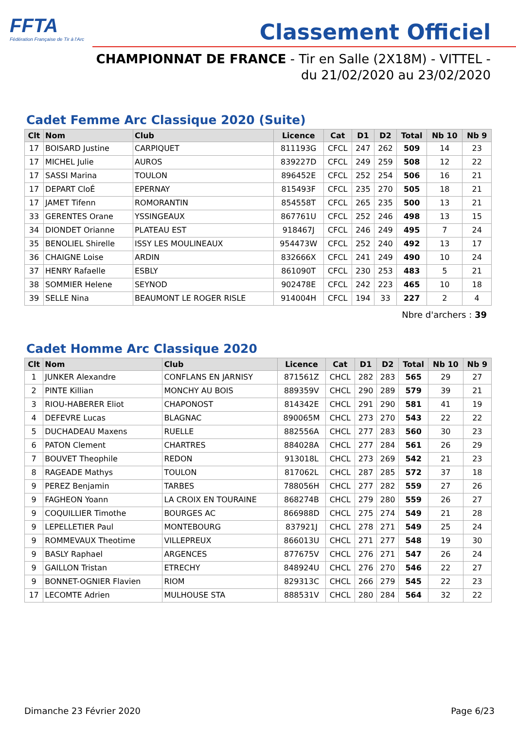FFTA
Fédération Française de Tir à l'Arc
Classement Officiel
CHAMPIONNAT DE FRANCE - Tir en Salle (2X18M) - VITTEL -
du 21/02/2020 au 23/02/2020
Cadet Femme Arc Classique 2020 (Suite)
| Clt | Nom | Club | Licence | Cat | D1 | D2 | Total | Nb 10 | Nb 9 |
| --- | --- | --- | --- | --- | --- | --- | --- | --- | --- |
| 17 | BOISARD Justine | CARPIQUET | 811193G | CFCL | 247 | 262 | 509 | 14 | 23 |
| 17 | MICHEL Julie | AUROS | 839227D | CFCL | 249 | 259 | 508 | 12 | 22 |
| 17 | SASSI Marina | TOULON | 896452E | CFCL | 252 | 254 | 506 | 16 | 21 |
| 17 | DEPART CloÉ | EPERNAY | 815493F | CFCL | 235 | 270 | 505 | 18 | 21 |
| 17 | JAMET Tifenn | ROMORANTIN | 854558T | CFCL | 265 | 235 | 500 | 13 | 21 |
| 33 | GERENTES Orane | YSSINGEAUX | 867761U | CFCL | 252 | 246 | 498 | 13 | 15 |
| 34 | DIONDET Orianne | PLATEAU EST | 918467J | CFCL | 246 | 249 | 495 | 7 | 24 |
| 35 | BENOLIEL Shirelle | ISSY LES MOULINEAUX | 954473W | CFCL | 252 | 240 | 492 | 13 | 17 |
| 36 | CHAIGNE Loise | ARDIN | 832666X | CFCL | 241 | 249 | 490 | 10 | 24 |
| 37 | HENRY Rafaelle | ESBLY | 861090T | CFCL | 230 | 253 | 483 | 5 | 21 |
| 38 | SOMMIER Helene | SEYNOD | 902478E | CFCL | 242 | 223 | 465 | 10 | 18 |
| 39 | SELLE Nina | BEAUMONT LE ROGER RISLE | 914004H | CFCL | 194 | 33 | 227 | 2 | 4 |
Nbre d'archers : 39
Cadet Homme Arc Classique 2020
| Clt | Nom | Club | Licence | Cat | D1 | D2 | Total | Nb 10 | Nb 9 |
| --- | --- | --- | --- | --- | --- | --- | --- | --- | --- |
| 1 | JUNKER Alexandre | CONFLANS EN JARNISY | 871561Z | CHCL | 282 | 283 | 565 | 29 | 27 |
| 2 | PINTE Killian | MONCHY AU BOIS | 889359V | CHCL | 290 | 289 | 579 | 39 | 21 |
| 3 | RIOU-HABERER Eliot | CHAPONOST | 814342E | CHCL | 291 | 290 | 581 | 41 | 19 |
| 4 | DEFEVRE Lucas | BLAGNAC | 890065M | CHCL | 273 | 270 | 543 | 22 | 22 |
| 5 | DUCHADEAU Maxens | RUELLE | 882556A | CHCL | 277 | 283 | 560 | 30 | 23 |
| 6 | PATON Clement | CHARTRES | 884028A | CHCL | 277 | 284 | 561 | 26 | 29 |
| 7 | BOUVET Theophile | REDON | 913018L | CHCL | 273 | 269 | 542 | 21 | 23 |
| 8 | RAGEADE Mathys | TOULON | 817062L | CHCL | 287 | 285 | 572 | 37 | 18 |
| 9 | PEREZ Benjamin | TARBES | 788056H | CHCL | 277 | 282 | 559 | 27 | 26 |
| 9 | FAGHEON Yoann | LA CROIX EN TOURAINE | 868274B | CHCL | 279 | 280 | 559 | 26 | 27 |
| 9 | COQUILLIER Timothe | BOURGES AC | 866988D | CHCL | 275 | 274 | 549 | 21 | 28 |
| 9 | LEPELLETIER Paul | MONTEBOURG | 837921J | CHCL | 278 | 271 | 549 | 25 | 24 |
| 9 | ROMMEVAUX Theotime | VILLEPREUX | 866013U | CHCL | 271 | 277 | 548 | 19 | 30 |
| 9 | BASLY Raphael | ARGENCES | 877675V | CHCL | 276 | 271 | 547 | 26 | 24 |
| 9 | GAILLON Tristan | ETRECHY | 848924U | CHCL | 276 | 270 | 546 | 22 | 27 |
| 9 | BONNET-OGNIER Flavien | RIOM | 829313C | CHCL | 266 | 279 | 545 | 22 | 23 |
| 17 | LECOMTE Adrien | MULHOUSE STA | 888531V | CHCL | 280 | 284 | 564 | 32 | 22 |
Dimanche 23 Février 2020 Page 6/23